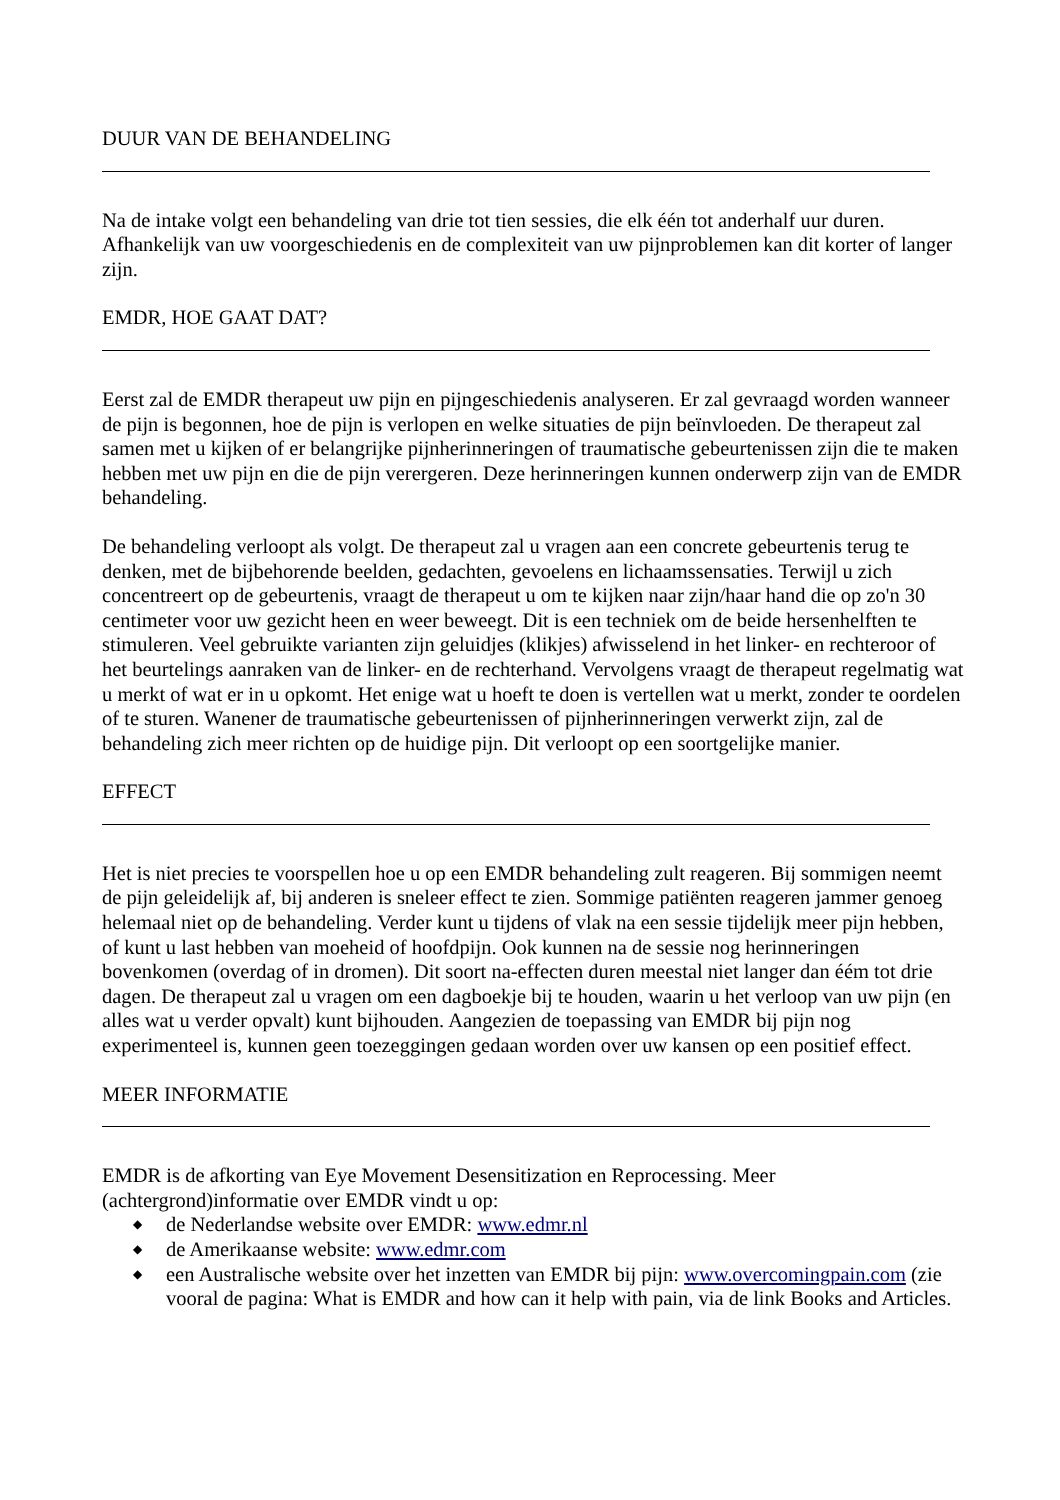DUUR VAN DE BEHANDELING
Na de intake volgt een behandeling van drie tot tien sessies, die elk één tot anderhalf uur duren. Afhankelijk van uw voorgeschiedenis en de complexiteit van uw pijnproblemen kan dit korter of langer zijn.
EMDR, HOE GAAT DAT?
Eerst zal de EMDR therapeut uw pijn en pijngeschiedenis analyseren. Er zal gevraagd worden wanneer de pijn is begonnen, hoe de pijn is verlopen en welke situaties de pijn beïnvloeden. De therapeut zal samen met u kijken of er belangrijke pijnherinneringen of traumatische gebeurtenissen zijn die te maken hebben met uw pijn en die de pijn verergeren. Deze herinneringen kunnen onderwerp zijn van de EMDR behandeling.
De behandeling verloopt als volgt. De therapeut zal u vragen aan een concrete gebeurtenis terug te denken, met de bijbehorende beelden, gedachten, gevoelens en lichaamssensaties. Terwijl u zich concentreert op de gebeurtenis, vraagt de therapeut u om te kijken naar zijn/haar hand die op zo'n 30 centimeter voor uw gezicht heen en weer beweegt. Dit is een techniek om de beide hersenhelften te stimuleren. Veel gebruikte varianten zijn geluidjes (klikjes) afwisselend in het linker- en rechteroor of het beurtelings aanraken van de linker- en de rechterhand. Vervolgens vraagt de therapeut regelmatig wat u merkt of wat er in u opkomt. Het enige wat u hoeft te doen is vertellen wat u merkt, zonder te oordelen of te sturen. Wanener de traumatische gebeurtenissen of pijnherinneringen verwerkt zijn, zal de behandeling zich meer richten op de huidige pijn. Dit verloopt op een soortgelijke manier.
EFFECT
Het is niet precies te voorspellen hoe u op een EMDR behandeling zult reageren. Bij sommigen neemt de pijn geleidelijk af, bij anderen is sneleer effect te zien. Sommige patiënten reageren jammer genoeg helemaal niet op de behandeling. Verder kunt u tijdens of vlak na een sessie tijdelijk meer pijn hebben, of kunt u last hebben van moeheid of hoofdpijn. Ook kunnen na de sessie nog herinneringen bovenkomen (overdag of in dromen). Dit soort na-effecten duren meestal niet langer dan éém tot drie dagen. De therapeut zal u vragen om een dagboekje bij te houden, waarin u het verloop van uw pijn (en alles wat u verder opvalt) kunt bijhouden. Aangezien de toepassing van EMDR bij pijn nog experimenteel is, kunnen geen toezeggingen gedaan worden over uw kansen op een positief effect.
MEER INFORMATIE
EMDR is de afkorting van Eye Movement Desensitization en Reprocessing. Meer (achtergrond)informatie over EMDR vindt u op:
◆ de Nederlandse website over EMDR: www.edmr.nl
◆ de Amerikaanse website: www.edmr.com
◆ een Australische website over het inzetten van EMDR bij pijn: www.overcomingpain.com (zie vooral de pagina: What is EMDR and how can it help with pain, via de link Books and Articles.